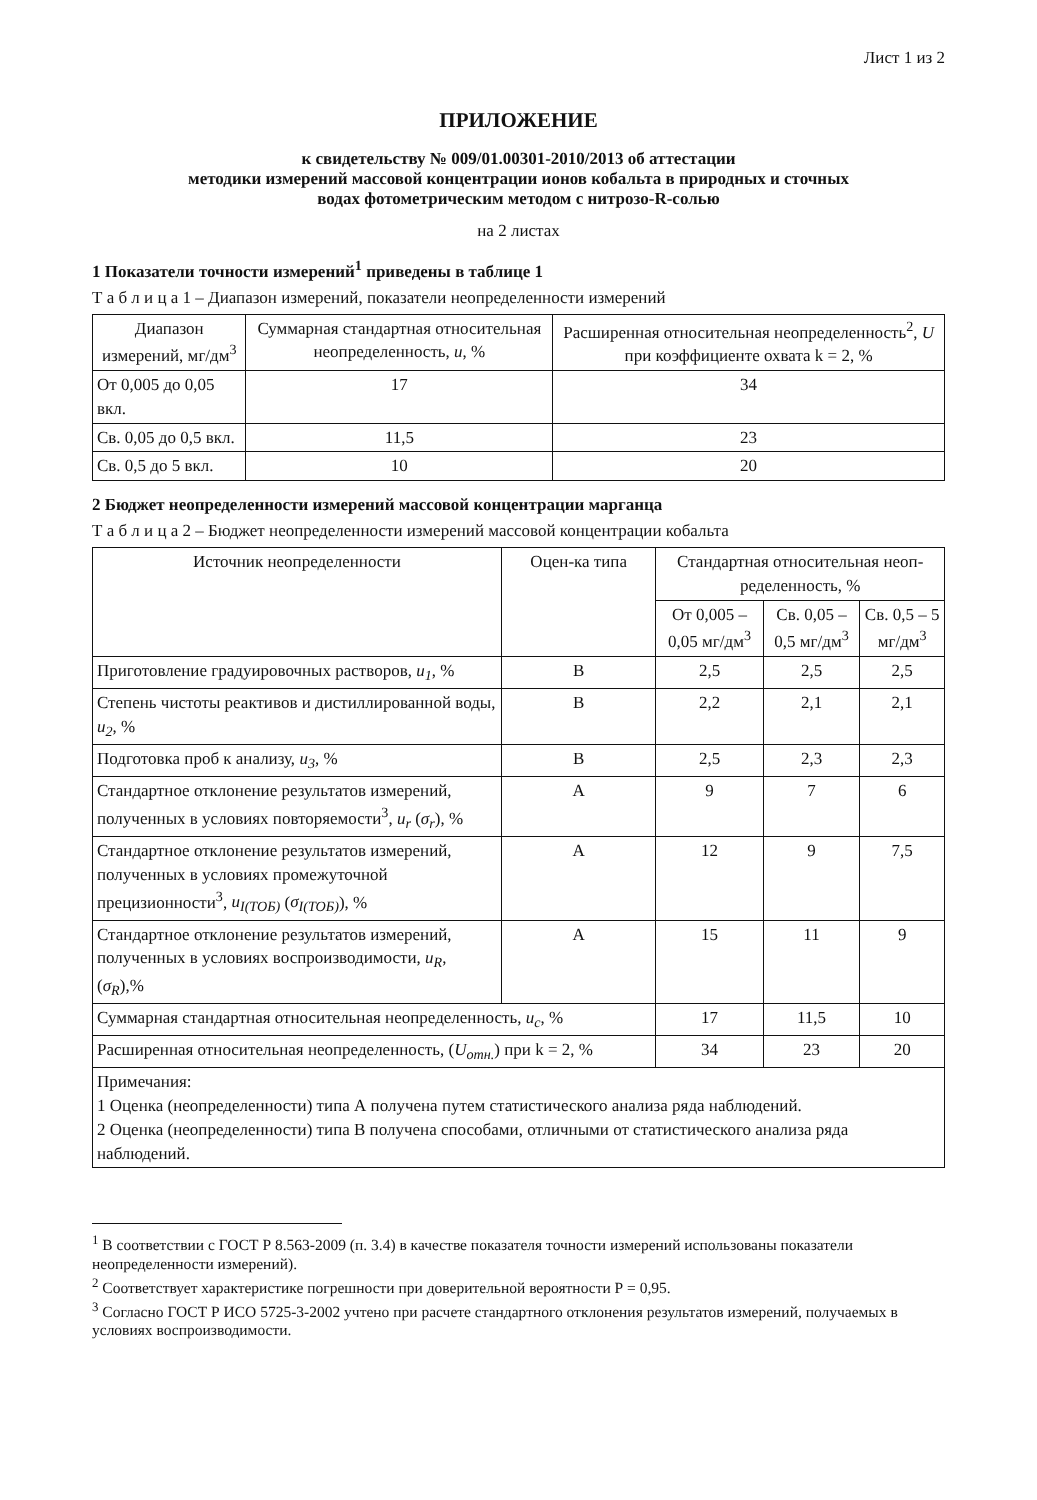Лист 1 из 2
ПРИЛОЖЕНИЕ
к свидетельству № 009/01.00301-2010/2013 об аттестации
методики измерений массовой концентрации ионов кобальта в природных и сточных
водах фотометрическим методом с нитрозо-R-солью
на 2 листах
1 Показатели точности измерений<sup>1</sup> приведены в таблице 1
Т а б л и ц а 1 – Диапазон измерений, показатели неопределенности измерений
| Диапазон измерений, мг/дм<sup>3</sup> | Суммарная стандартная относительная неопределенность, u , % | Расширенная относительная неопределенность<sup>2</sup>, U при коэффициенте охвата k = 2, % |
| --- | --- | --- |
| От 0,005 до 0,05 вкл. | 17 | 34 |
| Св. 0,05 до 0,5 вкл. | 11,5 | 23 |
| Св. 0,5 до 5 вкл. | 10 | 20 |
2 Бюджет неопределенности измерений массовой концентрации марганца
Т а б л и ц а 2 – Бюджет неопределенности измерений массовой концентрации кобальта
| Источник неопределенности | Оцен-ка типа | Стандартная относительная неоп-ределенность, % | | |
| --- | --- | --- | --- | --- |
| | | От 0,005 – 0,05 мг/дм<sup>3</sup> | Св. 0,05 – 0,5 мг/дм<sup>3</sup> | Св. 0,5 – 5 мг/дм<sup>3</sup> |
| Приготовление градуировочных растворов, u<sub>1</sub> , % | В | 2,5 | 2,5 | 2,5 |
| Степень чистоты реактивов и дистиллированной воды, u<sub>2</sub> , % | В | 2,2 | 2,1 | 2,1 |
| Подготовка проб к анализу, u<sub>3</sub> , % | В | 2,5 | 2,3 | 2,3 |
| Стандартное отклонение результатов измерений, полученных в условиях повторяемости<sup>3</sup>, u<sub>r</sub> ( σ<sub>r</sub> ), % | А | 9 | 7 | 6 |
| Стандартное отклонение результатов измерений, полученных в условиях промежуточной прецизионности<sup>3</sup>, u<sub>I(TOБ)</sub> ( σ<sub>I(TOБ)</sub> ), % | А | 12 | 9 | 7,5 |
| Стандартное отклонение результатов измерений, полученных в условиях воспроизводимости, u<sub>R</sub> , ( σ<sub>R</sub> ),% | А | 15 | 11 | 9 |
| Суммарная стандартная относительная неопределенность, u<sub>c</sub> , % | | 17 | 11,5 | 10 |
| Расширенная относительная неопределенность, ( U<sub>отн.</sub> ) при k = 2, % | | 34 | 23 | 20 |
| Примечания: 1 Оценка (неопределенности) типа А получена путем статистического анализа ряда наблюдений. 2 Оценка (неопределенности) типа В получена способами, отличными от статистического анализа ряда наблюдений. | | | | |
<sup>1</sup> В соответствии с ГОСТ Р 8.563-2009 (п. 3.4) в качестве показателя точности измерений использованы показатели неопределенности измерений).
<sup>2</sup> Соответствует характеристике погрешности при доверительной вероятности Р = 0,95.
<sup>3</sup> Согласно ГОСТ Р ИСО 5725-3-2002 учтено при расчете стандартного отклонения результатов измерений, получаемых в условиях воспроизводимости.